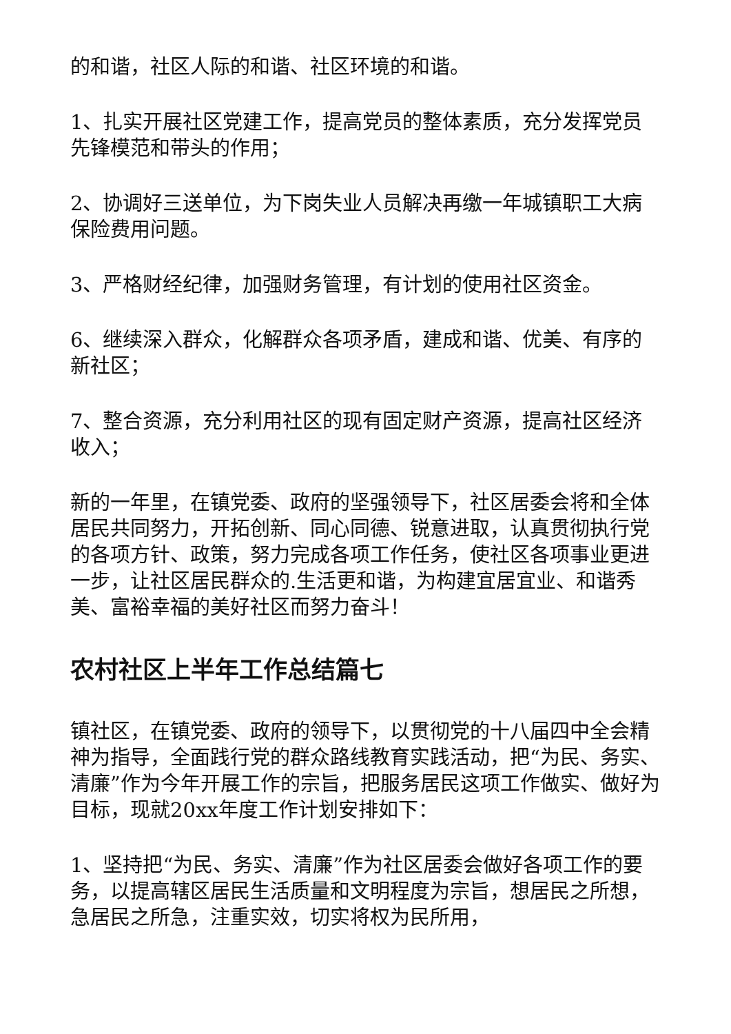的和谐，社区人际的和谐、社区环境的和谐。
1、扎实开展社区党建工作，提高党员的整体素质，充分发挥党员先锋模范和带头的作用；
2、协调好三送单位，为下岗失业人员解决再缴一年城镇职工大病保险费用问题。
3、严格财经纪律，加强财务管理，有计划的使用社区资金。
6、继续深入群众，化解群众各项矛盾，建成和谐、优美、有序的新社区；
7、整合资源，充分利用社区的现有固定财产资源，提高社区经济收入；
新的一年里，在镇党委、政府的坚强领导下，社区居委会将和全体居民共同努力，开拓创新、同心同德、锐意进取，认真贯彻执行党的各项方针、政策，努力完成各项工作任务，使社区各项事业更进一步，让社区居民群众的.生活更和谐，为构建宜居宜业、和谐秀美、富裕幸福的美好社区而努力奋斗！
农村社区上半年工作总结篇七
镇社区，在镇党委、政府的领导下，以贯彻党的十八届四中全会精神为指导，全面践行党的群众路线教育实践活动，把“为民、务实、清廉”作为今年开展工作的宗旨，把服务居民这项工作做实、做好为目标，现就20xx年度工作计划安排如下：
1、坚持把“为民、务实、清廉”作为社区居委会做好各项工作的要务，以提高辖区居民生活质量和文明程度为宗旨，想居民之所想，急居民之所急，注重实效，切实将权为民所用，